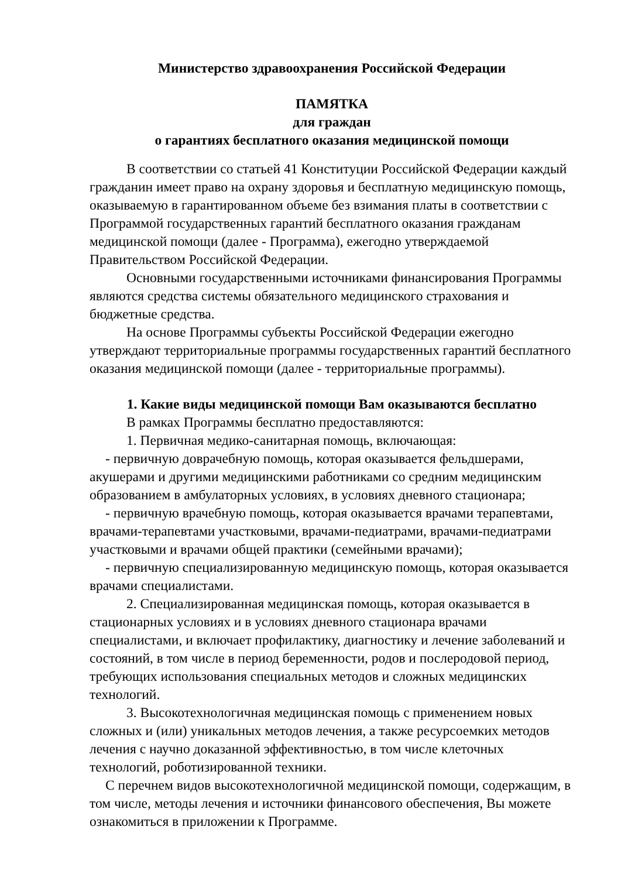Министерство здравоохранения Российской Федерации
ПАМЯТКА
для граждан
о гарантиях бесплатного оказания медицинской помощи
В соответствии со статьей 41 Конституции Российской Федерации каждый гражданин имеет право на охрану здоровья и бесплатную медицинскую помощь, оказываемую в гарантированном объеме без взимания платы в соответствии с Программой государственных гарантий бесплатного оказания гражданам медицинской помощи (далее - Программа), ежегодно утверждаемой Правительством Российской Федерации.
Основными государственными источниками финансирования Программы являются средства системы обязательного медицинского страхования и бюджетные средства.
На основе Программы субъекты Российской Федерации ежегодно утверждают территориальные программы государственных гарантий бесплатного оказания медицинской помощи (далее - территориальные программы).
1. Какие виды медицинской помощи Вам оказываются бесплатно
В рамках Программы бесплатно предоставляются:
1. Первичная медико-санитарная помощь, включающая:
- первичную доврачебную помощь, которая оказывается фельдшерами, акушерами и другими медицинскими работниками со средним медицинским образованием в амбулаторных условиях, в условиях дневного стационара;
- первичную врачебную помощь, которая оказывается врачами терапевтами, врачами-терапевтами участковыми, врачами-педиатрами, врачами-педиатрами участковыми и врачами общей практики (семейными врачами);
- первичную специализированную медицинскую помощь, которая оказывается врачами специалистами.
2. Специализированная медицинская помощь, которая оказывается в стационарных условиях и в условиях дневного стационара врачами специалистами, и включает профилактику, диагностику и лечение заболеваний и состояний, в том числе в период беременности, родов и послеродовой период, требующих использования специальных методов и сложных медицинских технологий.
3. Высокотехнологичная медицинская помощь с применением новых сложных и (или) уникальных методов лечения, а также ресурсоемких методов лечения с научно доказанной эффективностью, в том числе клеточных технологий, роботизированной техники.
С перечнем видов высокотехнологичной медицинской помощи, содержащим, в том числе, методы лечения и источники финансового обеспечения, Вы можете ознакомиться в приложении к Программе.